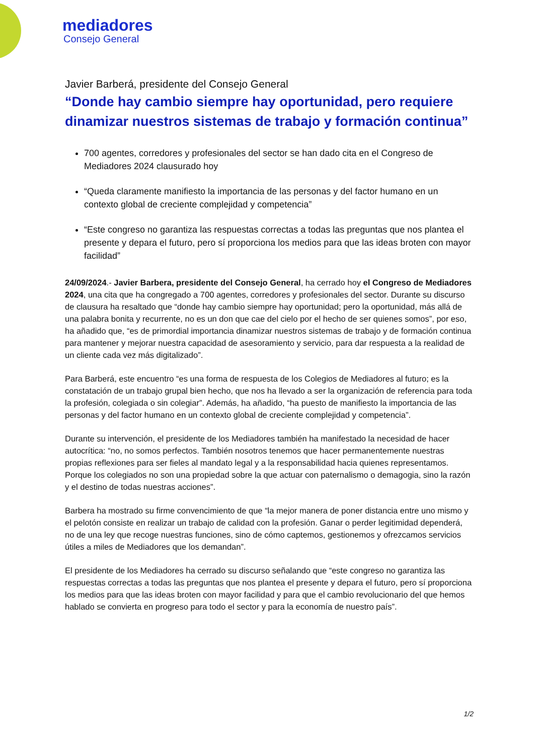mediadores
Consejo General
Javier Barberá, presidente del Consejo General
“Donde hay cambio siempre hay oportunidad, pero requiere dinamizar nuestros sistemas de trabajo y formación continua”
700 agentes, corredores y profesionales del sector se han dado cita en el Congreso de Mediadores 2024 clausurado hoy
“Queda claramente manifiesto la importancia de las personas y del factor humano en un contexto global de creciente complejidad y competencia”
“Este congreso no garantiza las respuestas correctas a todas las preguntas que nos plantea el presente y depara el futuro, pero sí proporciona los medios para que las ideas broten con mayor facilidad”
24/09/2024.- Javier Barbera, presidente del Consejo General, ha cerrado hoy el Congreso de Mediadores 2024, una cita que ha congregado a 700 agentes, corredores y profesionales del sector. Durante su discurso de clausura ha resaltado que “donde hay cambio siempre hay oportunidad; pero la oportunidad, más allá de una palabra bonita y recurrente, no es un don que cae del cielo por el hecho de ser quienes somos”, por eso, ha añadido que, “es de primordial importancia dinamizar nuestros sistemas de trabajo y de formación continua para mantener y mejorar nuestra capacidad de asesoramiento y servicio, para dar respuesta a la realidad de un cliente cada vez más digitalizado”.
Para Barberá, este encuentro “es una forma de respuesta de los Colegios de Mediadores al futuro; es la constatación de un trabajo grupal bien hecho, que nos ha llevado a ser la organización de referencia para toda la profesión, colegiada o sin colegiar”. Además, ha añadido, “ha puesto de manifiesto la importancia de las personas y del factor humano en un contexto global de creciente complejidad y competencia”.
Durante su intervención, el presidente de los Mediadores también ha manifestado la necesidad de hacer autocrítica: “no, no somos perfectos. También nosotros tenemos que hacer permanentemente nuestras propias reflexiones para ser fieles al mandato legal y a la responsabilidad hacia quienes representamos. Porque los colegiados no son una propiedad sobre la que actuar con paternalismo o demagogia, sino la razón y el destino de todas nuestras acciones”.
Barbera ha mostrado su firme convencimiento de que “la mejor manera de poner distancia entre uno mismo y el pelotón consiste en realizar un trabajo de calidad con la profesión. Ganar o perder legitimidad dependerá, no de una ley que recoge nuestras funciones, sino de cómo captemos, gestionemos y ofrezcamos servicios útiles a miles de Mediadores que los demandan”.
El presidente de los Mediadores ha cerrado su discurso señalando que “este congreso no garantiza las respuestas correctas a todas las preguntas que nos plantea el presente y depara el futuro, pero sí proporciona los medios para que las ideas broten con mayor facilidad y para que el cambio revolucionario del que hemos hablado se convierta en progreso para todo el sector y para la economía de nuestro país”.
1/2